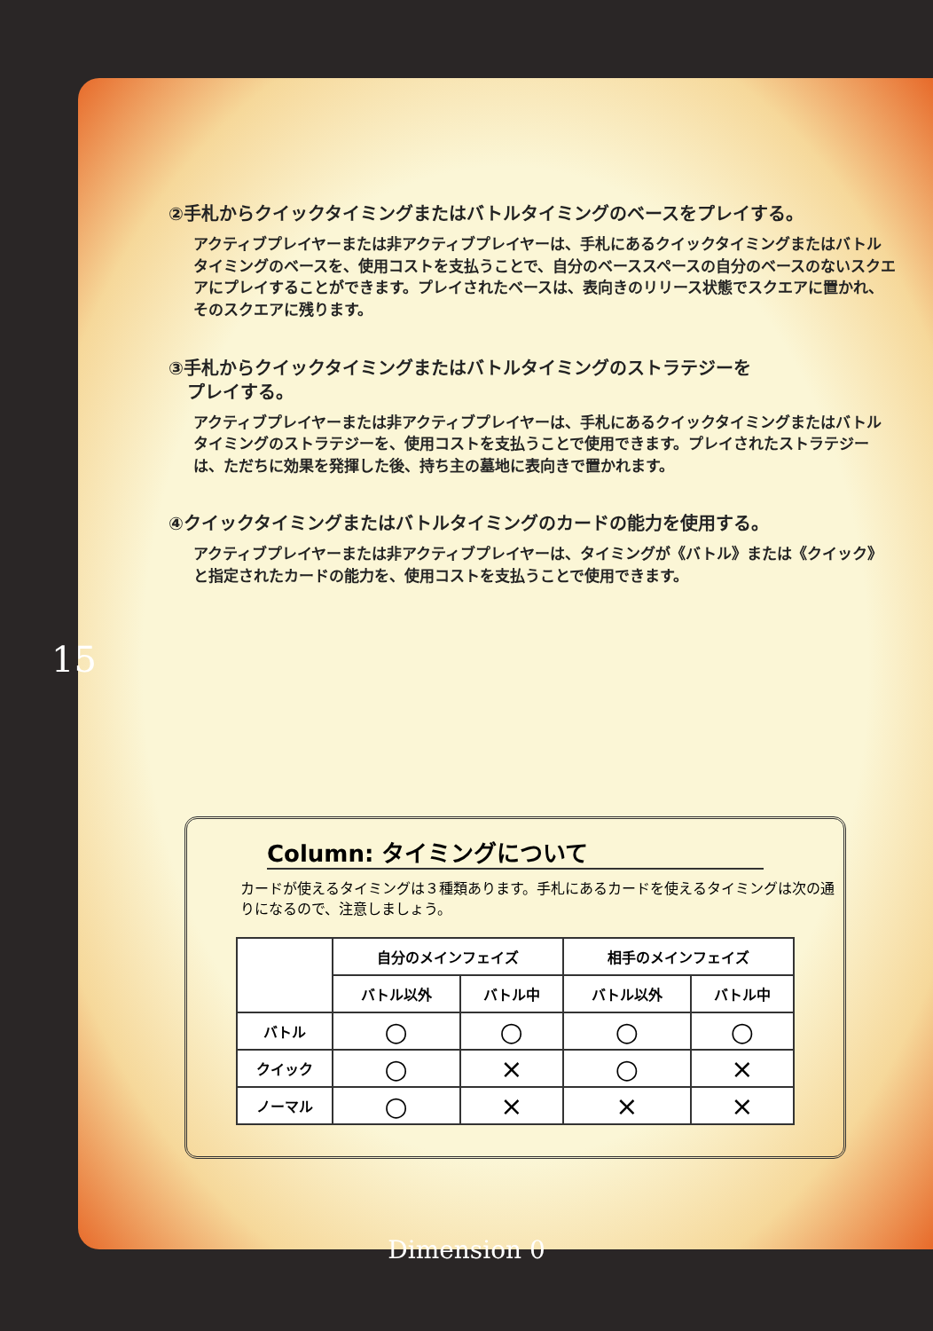15
②手札からクイックタイミングまたはバトルタイミングのベースをプレイする。
アクティブプレイヤーまたは非アクティブプレイヤーは、手札にあるクイックタイミングまたはバトルタイミングのベースを、使用コストを支払うことで、自分のベーススペースの自分のベースのないスクエアにプレイすることができます。プレイされたベースは、表向きのリリース状態でスクエアに置かれ、そのスクエアに残ります。
③手札からクイックタイミングまたはバトルタイミングのストラテジーを
プレイする。
アクティブプレイヤーまたは非アクティブプレイヤーは、手札にあるクイックタイミングまたはバトルタイミングのストラテジーを、使用コストを支払うことで使用できます。プレイされたストラテジーは、ただちに効果を発揮した後、持ち主の墓地に表向きで置かれます。
④クイックタイミングまたはバトルタイミングのカードの能力を使用する。
アクティブプレイヤーまたは非アクティブプレイヤーは、タイミングが《バトル》または《クイック》と指定されたカードの能力を、使用コストを支払うことで使用できます。
Column: タイミングについて
カードが使えるタイミングは３種類あります。手札にあるカードを使えるタイミングは次の通りになるので、注意しましょう。
| | 自分のメインフェイズ | | 相手のメインフェイズ | |
| --- | --- | --- | --- | --- |
| | バトル以外 | バトル中 | バトル以外 | バトル中 |
| バトル | ○ | ○ | ○ | ○ |
| クイック | ○ | × | ○ | × |
| ノーマル | ○ | × | × | × |
Dimension 0